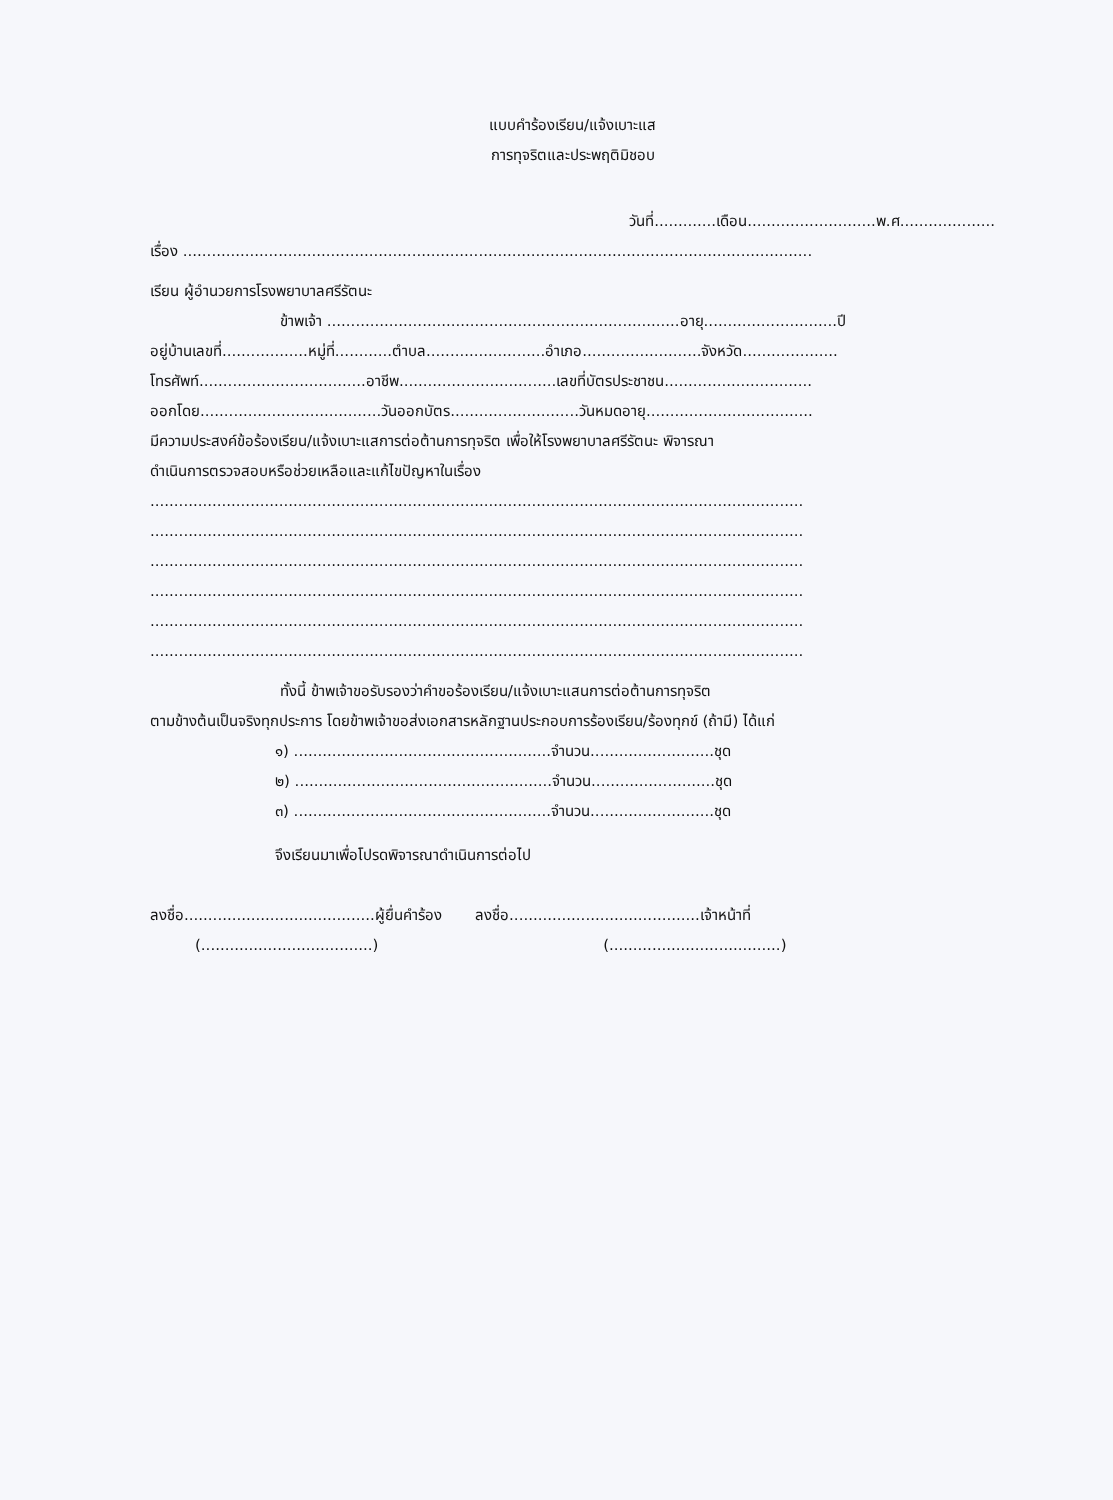แบบคำร้องเรียน/แจ้งเบาะแส
การทุจริตและประพฤติมิชอบ
วันที่.............เดือน...........................พ.ศ....................
เรื่อง ....................................................................................................................................
เรียน ผู้อำนวยการโรงพยาบาลศรีรัตนะ
ข้าพเจ้า ..........................................................................อายุ............................ปี
อยู่บ้านเลขที่..................หมู่ที่............ตำบล.........................อำเภอ.........................จังหวัด....................
โทรศัพท์...................................อาชีพ.................................เลขที่บัตรประชาชน...............................
ออกโดย......................................วันออกบัตร...........................วันหมดอายุ...................................
มีความประสงค์ข้อร้องเรียน/แจ้งเบาะแสการต่อต้านการทุจริต เพื่อให้โรงพยาบาลศรีรัตนะ พิจารณา
ดำเนินการตรวจสอบหรือช่วยเหลือและแก้ไขปัญหาในเรื่อง
.........................................................................................................................................
.........................................................................................................................................
.........................................................................................................................................
.........................................................................................................................................
.........................................................................................................................................
.........................................................................................................................................
ทั้งนี้ ข้าพเจ้าขอรับรองว่าคำขอร้องเรียน/แจ้งเบาะแสนการต่อต้านการทุจริต
ตามข้างต้นเป็นจริงทุกประการ โดยข้าพเจ้าขอส่งเอกสารหลักฐานประกอบการร้องเรียน/ร้องทุกข์ (ถ้ามี) ได้แก่
๑) ......................................................จำนวน..........................ชุด
๒) ......................................................จำนวน..........................ชุด
๓) ......................................................จำนวน..........................ชุด
จึงเรียนมาเพื่อโปรดพิจารณาดำเนินการต่อไป
ลงชื่อ........................................ผู้ยื่นคำร้อง ลงชื่อ........................................เจ้าหน้าที่
(....................................) (....................................)